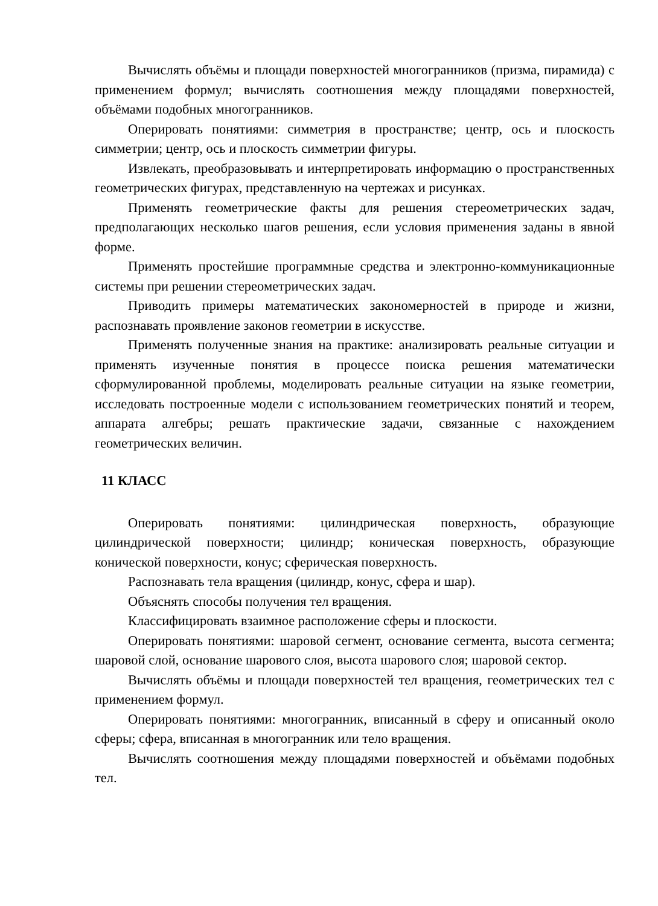Вычислять объёмы и площади поверхностей многогранников (призма, пирамида) с применением формул; вычислять соотношения между площадями поверхностей, объёмами подобных многогранников.
Оперировать понятиями: симметрия в пространстве; центр, ось и плоскость симметрии; центр, ось и плоскость симметрии фигуры.
Извлекать, преобразовывать и интерпретировать информацию о пространственных геометрических фигурах, представленную на чертежах и рисунках.
Применять геометрические факты для решения стереометрических задач, предполагающих несколько шагов решения, если условия применения заданы в явной форме.
Применять простейшие программные средства и электронно-коммуникационные системы при решении стереометрических задач.
Приводить примеры математических закономерностей в природе и жизни, распознавать проявление законов геометрии в искусстве.
Применять полученные знания на практике: анализировать реальные ситуации и применять изученные понятия в процессе поиска решения математически сформулированной проблемы, моделировать реальные ситуации на языке геометрии, исследовать построенные модели с использованием геометрических понятий и теорем, аппарата алгебры; решать практические задачи, связанные с нахождением геометрических величин.
11 КЛАСС
Оперировать понятиями: цилиндрическая поверхность, образующие цилиндрической поверхности; цилиндр; коническая поверхность, образующие конической поверхности, конус; сферическая поверхность.
Распознавать тела вращения (цилиндр, конус, сфера и шар).
Объяснять способы получения тел вращения.
Классифицировать взаимное расположение сферы и плоскости.
Оперировать понятиями: шаровой сегмент, основание сегмента, высота сегмента; шаровой слой, основание шарового слоя, высота шарового слоя; шаровой сектор.
Вычислять объёмы и площади поверхностей тел вращения, геометрических тел с применением формул.
Оперировать понятиями: многогранник, вписанный в сферу и описанный около сферы; сфера, вписанная в многогранник или тело вращения.
Вычислять соотношения между площадями поверхностей и объёмами подобных тел.